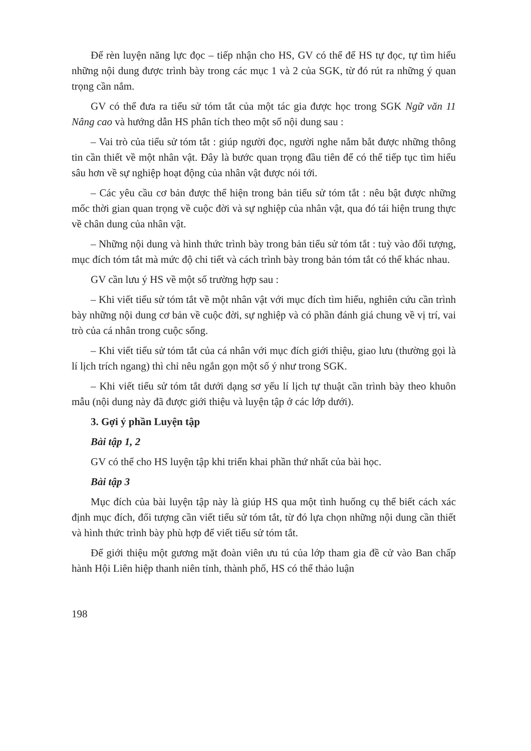Để rèn luyện năng lực đọc – tiếp nhận cho HS, GV có thể để HS tự đọc, tự tìm hiểu những nội dung được trình bày trong các mục 1 và 2 của SGK, từ đó rút ra những ý quan trọng cần nắm.
GV có thể đưa ra tiểu sử tóm tắt của một tác gia được học trong SGK Ngữ văn 11 Nâng cao và hướng dẫn HS phân tích theo một số nội dung sau :
– Vai trò của tiểu sử tóm tắt : giúp người đọc, người nghe nắm bắt được những thông tin cần thiết về một nhân vật. Đây là bước quan trọng đầu tiên để có thể tiếp tục tìm hiểu sâu hơn về sự nghiệp hoạt động của nhân vật được nói tới.
– Các yêu cầu cơ bản được thể hiện trong bản tiểu sử tóm tắt : nêu bật được những mốc thời gian quan trọng về cuộc đời và sự nghiệp của nhân vật, qua đó tái hiện trung thực về chân dung của nhân vật.
– Những nội dung và hình thức trình bày trong bản tiểu sử tóm tắt : tuỳ vào đối tượng, mục đích tóm tắt mà mức độ chi tiết và cách trình bày trong bản tóm tắt có thể khác nhau.
GV cần lưu ý HS về một số trường hợp sau :
– Khi viết tiểu sử tóm tắt về một nhân vật với mục đích tìm hiểu, nghiên cứu cần trình bày những nội dung cơ bản về cuộc đời, sự nghiệp và có phần đánh giá chung về vị trí, vai trò của cá nhân trong cuộc sống.
– Khi viết tiểu sử tóm tắt của cá nhân với mục đích giới thiệu, giao lưu (thường gọi là lí lịch trích ngang) thì chỉ nêu ngắn gọn một số ý như trong SGK.
– Khi viết tiểu sử tóm tắt dưới dạng sơ yếu lí lịch tự thuật cần trình bày theo khuôn mẫu (nội dung này đã được giới thiệu và luyện tập ở các lớp dưới).
3. Gợi ý phần Luyện tập
Bài tập 1, 2
GV có thể cho HS luyện tập khi triển khai phần thứ nhất của bài học.
Bài tập 3
Mục đích của bài luyện tập này là giúp HS qua một tình huống cụ thể biết cách xác định mục đích, đối tượng cần viết tiểu sử tóm tắt, từ đó lựa chọn những nội dung cần thiết và hình thức trình bày phù hợp để viết tiểu sử tóm tắt.
Để giới thiệu một gương mặt đoàn viên ưu tú của lớp tham gia đề cử vào Ban chấp hành Hội Liên hiệp thanh niên tỉnh, thành phố, HS có thể thảo luận
198